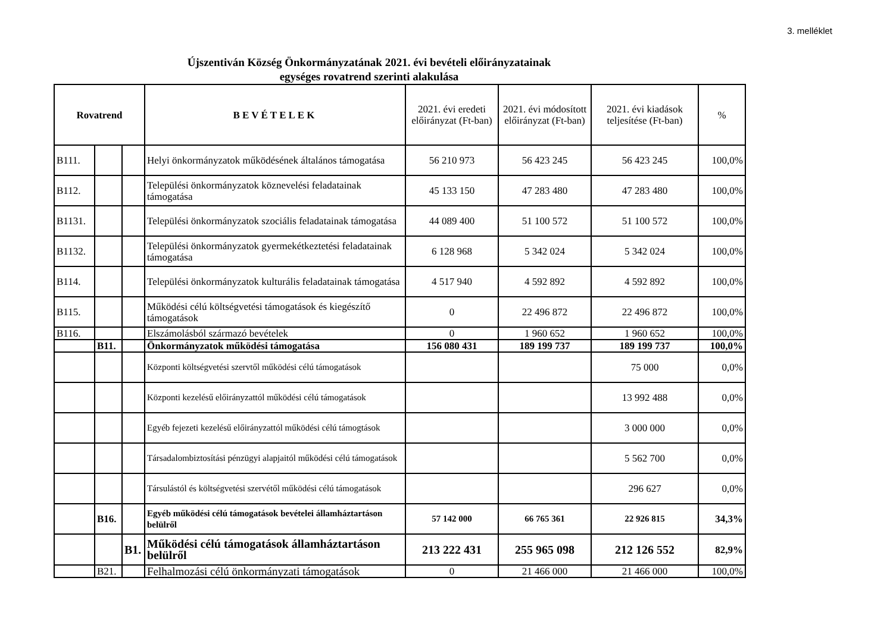3. melléklet
Újszentiván Község Önkormányzatának 2021. évi bevételi előirányzatainak
egységes rovatrend szerinti alakulása
| Rovatrend | | | BEVÉTELEK | 2021. évi eredeti előirányzat (Ft-ban) | 2021. évi módosított előirányzat (Ft-ban) | 2021. évi kiadások teljesítése (Ft-ban) | % |
| --- | --- | --- | --- | --- | --- | --- | --- |
| B111. | | | Helyi önkormányzatok működésének általános támogatása | 56 210 973 | 56 423 245 | 56 423 245 | 100,0% |
| B112. | | | Települési önkormányzatok köznevelési feladatainak támogatása | 45 133 150 | 47 283 480 | 47 283 480 | 100,0% |
| B1131. | | | Települési önkormányzatok szociális feladatainak támogatása | 44 089 400 | 51 100 572 | 51 100 572 | 100,0% |
| B1132. | | | Települési önkormányzatok gyermekétkeztetési feladatainak támogatása | 6 128 968 | 5 342 024 | 5 342 024 | 100,0% |
| B114. | | | Települési önkormányzatok kulturális feladatainak támogatása | 4 517 940 | 4 592 892 | 4 592 892 | 100,0% |
| B115. | | | Működési célú költségvetési támogatások és kiegészítő támogatások | 0 | 22 496 872 | 22 496 872 | 100,0% |
| B116. | | | Elszámolásból származó bevételek | 0 | 1 960 652 | 1 960 652 | 100,0% |
| | B11. | | Önkormányzatok működési támogatása | 156 080 431 | 189 199 737 | 189 199 737 | 100,0% |
| | | | Központi költségvetési szervtől működési célú támogatások | | | 75 000 | 0,0% |
| | | | Központi kezelésű előirányzattól működési célú támogatások | | | 13 992 488 | 0,0% |
| | | | Egyéb fejezeti kezelésű előirányzattól működési célú támogtások | | | 3 000 000 | 0,0% |
| | | | Társadalombiztosítási pénzügyi alapjaitól működési célú támogatások | | | 5 562 700 | 0,0% |
| | | | Társulástól és költségvetési szervétől működési célú támogatások | | | 296 627 | 0,0% |
| | B16. | | Egyéb működési célú támogatások bevételei államháztartáson belülről | 57 142 000 | 66 765 361 | 22 926 815 | 34,3% |
| | | B1. | Működési célú támogatások államháztartáson belülről | 213 222 431 | 255 965 098 | 212 126 552 | 82,9% |
| | B21. | | Felhalmozási célú önkormányzati támogatások | 0 | 21 466 000 | 21 466 000 | 100,0% |